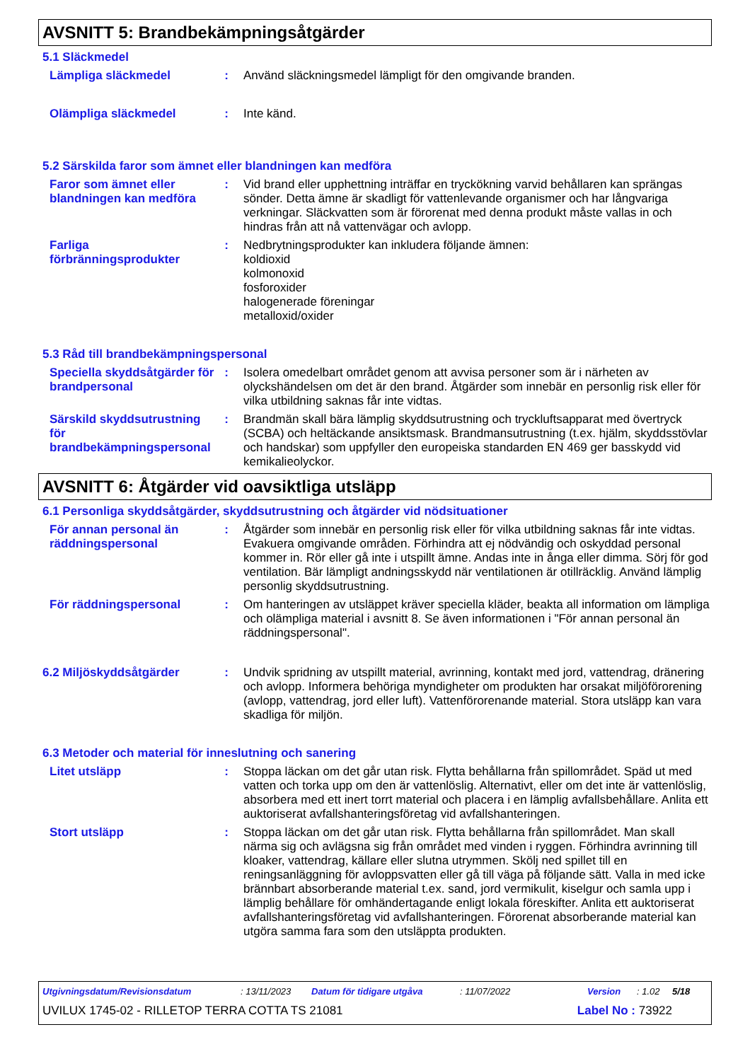AVSNITT 5: Brandbekämpningsåtgärder
5.1 Släckmedel
Lämpliga släckmedel : Använd släckningsmedel lämpligt för den omgivande branden.
Olämpliga släckmedel : Inte känd.
5.2 Särskilda faror som ämnet eller blandningen kan medföra
Faror som ämnet eller blandningen kan medföra
: Vid brand eller upphettning inträffar en tryckökning varvid behållaren kan sprängas sönder. Detta ämne är skadligt för vattenlevande organismer och har långvariga verkningar. Släckvatten som är förorenat med denna produkt måste vallas in och hindras från att nå vattenvägar och avlopp.
Farliga förbränningsprodukter
: Nedbrytningsprodukter kan inkludera följande ämnen:
koldioxid
kolmonoxid
fosforoxider
halogenerade föreningar
metalloxid/oxider
5.3 Råd till brandbekämpningspersonal
Speciella skyddsåtgärder för brandpersonal
: Isolera omedelbart området genom att avvisa personer som är i närheten av olyckshändelsen om det är den brand. Åtgärder som innebär en personlig risk eller för vilka utbildning saknas får inte vidtas.
Särskild skyddsutrustning för brandbekämpningspersonal
: Brandmän skall bära lämplig skyddsutrustning och tryckluftsapparat med övertryck (SCBA) och heltäckande ansiktsmask. Brandmansutrustning (t.ex. hjälm, skyddsstövlar och handskar) som uppfyller den europeiska standarden EN 469 ger basskydd vid kemikalieolyckor.
AVSNITT 6: Åtgärder vid oavsiktliga utsläpp
6.1 Personliga skyddsåtgärder, skyddsutrustning och åtgärder vid nödsituationer
För annan personal än räddningspersonal
: Åtgärder som innebär en personlig risk eller för vilka utbildning saknas får inte vidtas. Evakuera omgivande områden. Förhindra att ej nödvändig och oskyddad personal kommer in. Rör eller gå inte i utspillt ämne. Andas inte in ånga eller dimma. Sörj för god ventilation. Bär lämpligt andningsskydd när ventilationen är otillräcklig. Använd lämplig personlig skyddsutrustning.
För räddningspersonal : Om hanteringen av utsläppet kräver speciella kläder, beakta all information om lämpliga och olämpliga material i avsnitt 8. Se även informationen i "För annan personal än räddningspersonal".
6.2 Miljöskyddsåtgärder : Undvik spridning av utspillt material, avrinning, kontakt med jord, vattendrag, dränering och avlopp. Informera behöriga myndigheter om produkten har orsakat miljöförorening (avlopp, vattendrag, jord eller luft). Vattenförorenande material. Stora utsläpp kan vara skadliga för miljön.
6.3 Metoder och material för inneslutning och sanering
Litet utsläpp : Stoppa läckan om det går utan risk. Flytta behållarna från spillområdet. Späd ut med vatten och torka upp om den är vattenlöslig. Alternativt, eller om det inte är vattenlöslig, absorbera med ett inert torrt material och placera i en lämplig avfallsbehållare. Anlita ett auktoriserat avfallshanteringsföretag vid avfallshanteringen.
Stort utsläpp : Stoppa läckan om det går utan risk. Flytta behållarna från spillområdet. Man skall närma sig och avlägsna sig från området med vinden i ryggen. Förhindra avrinning till kloaker, vattendrag, källare eller slutna utrymmen. Skölj ned spillet till en reningsanläggning för avloppsvatten eller gå till väga på följande sätt. Valla in med icke brännbart absorberande material t.ex. sand, jord vermikulit, kiselgur och samla upp i lämplig behållare för omhändertagande enligt lokala föreskifter. Anlita ett auktoriserat avfallshanteringsföretag vid avfallshanteringen. Förorenat absorberande material kan utgöra samma fara som den utsläppta produkten.
Utgivningsdatum/Revisionsdatum: 13/11/2023 Datum för tidigare utgåva: 11/07/2022 Version: 1.02 5/18
UVILUX 1745-02 - RILLETOP TERRA COTTA TS 21081 Label No : 73922